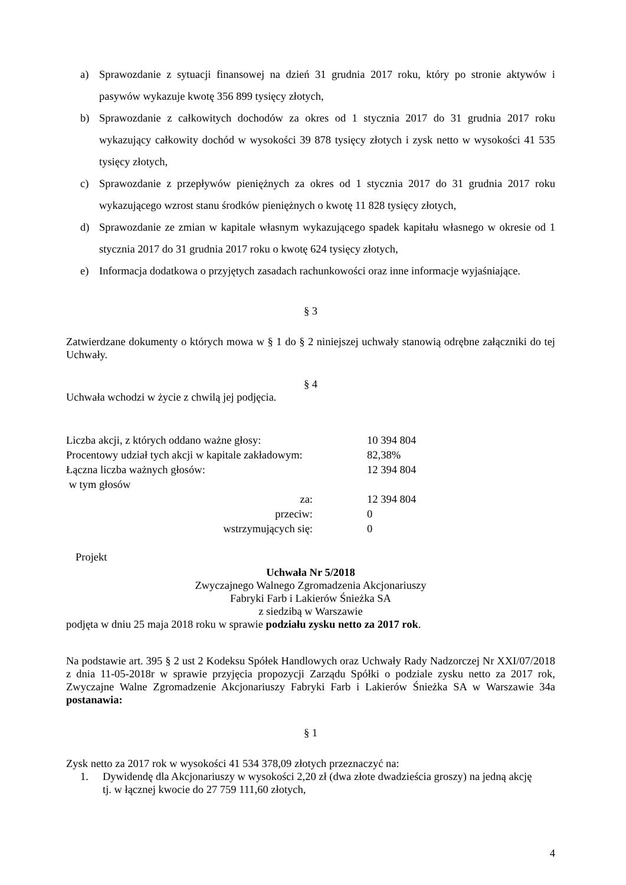a) Sprawozdanie z sytuacji finansowej na dzień 31 grudnia 2017 roku, który po stronie aktywów i pasywów wykazuje kwotę 356 899 tysięcy złotych,
b) Sprawozdanie z całkowitych dochodów za okres od 1 stycznia 2017 do 31 grudnia 2017 roku wykazujący całkowity dochód w wysokości 39 878 tysięcy złotych i zysk netto w wysokości 41 535 tysięcy złotych,
c) Sprawozdanie z przepływów pieniężnych za okres od 1 stycznia 2017 do 31 grudnia 2017 roku wykazującego wzrost stanu środków pieniężnych o kwotę 11 828 tysięcy złotych,
d) Sprawozdanie ze zmian w kapitale własnym wykazującego spadek kapitału własnego w okresie od 1 stycznia 2017 do 31 grudnia 2017 roku o kwotę 624 tysięcy złotych,
e) Informacja dodatkowa o przyjętych zasadach rachunkowości oraz inne informacje wyjaśniające.
§ 3
Zatwierdzane dokumenty o których mowa w § 1 do § 2 niniejszej uchwały stanowią odrębne załączniki do tej Uchwały.
§ 4
Uchwała wchodzi w życie z chwilą jej podjęcia.
| Liczba akcji, z których oddano ważne głosy: | 10 394 804 |
| Procentowy udział tych akcji w kapitale zakładowym: | 82,38% |
| Łączna liczba ważnych głosów: | 12 394 804 |
| w tym głosów | |
| za: | 12 394 804 |
| przeciw: | 0 |
| wstrzymujących się: | 0 |
Projekt
Uchwała Nr 5/2018
Zwyczajnego Walnego Zgromadzenia Akcjonariuszy
Fabryki Farb i Lakierów Śnieżka SA
z siedzibą w Warszawie
podjęta w dniu 25 maja 2018 roku w sprawie podziału zysku netto za 2017 rok.
Na podstawie art. 395 § 2 ust 2 Kodeksu Spółek Handlowych oraz Uchwały Rady Nadzorczej Nr XXI/07/2018 z dnia 11-05-2018r w sprawie przyjęcia propozycji Zarządu Spółki o podziale zysku netto za 2017 rok, Zwyczajne Walne Zgromadzenie Akcjonariuszy Fabryki Farb i Lakierów Śnieżka SA w Warszawie 34a postanawia:
§ 1
Zysk netto za 2017 rok w wysokości 41 534 378,09 złotych przeznaczyć na:
1. Dywidendę dla Akcjonariuszy w wysokości 2,20 zł (dwa złote dwadzieścia groszy) na jedną akcję tj. w łącznej kwocie do 27 759 111,60 złotych,
4